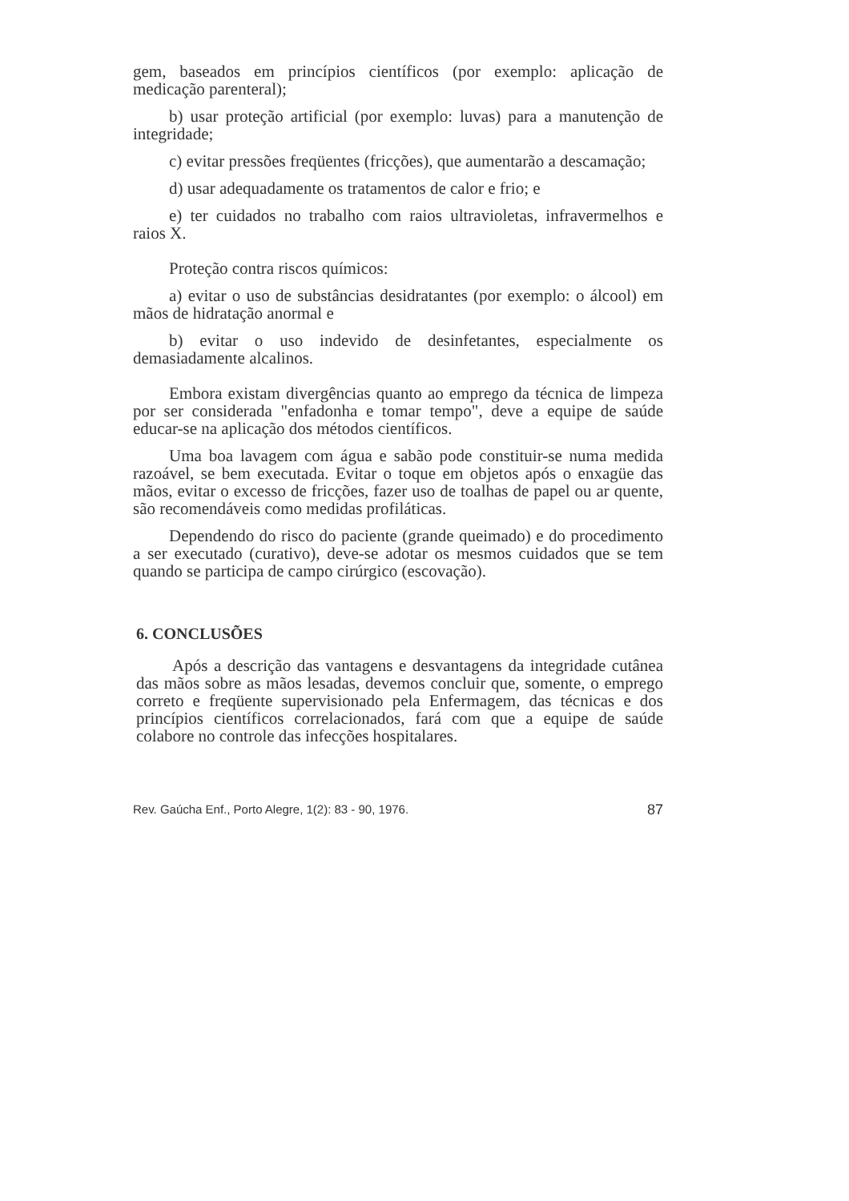gem, baseados em princípios científicos (por exemplo: aplicação de medicação parenteral);
b) usar proteção artificial (por exemplo: luvas) para a manutenção de integridade;
c) evitar pressões freqüentes (fricções), que aumentarão a descamação;
d) usar adequadamente os tratamentos de calor e frio; e
e) ter cuidados no trabalho com raios ultravioletas, infravermelhos e raios X.
Proteção contra riscos químicos:
a) evitar o uso de substâncias desidratantes (por exemplo: o álcool) em mãos de hidratação anormal e
b) evitar o uso indevido de desinfetantes, especialmente os demasiadamente alcalinos.
Embora existam divergências quanto ao emprego da técnica de limpeza por ser considerada "enfadonha e tomar tempo", deve a equipe de saúde educar-se na aplicação dos métodos científicos.
Uma boa lavagem com água e sabão pode constituir-se numa medida razoável, se bem executada. Evitar o toque em objetos após o enxagüe das mãos, evitar o excesso de fricções, fazer uso de toalhas de papel ou ar quente, são recomendáveis como medidas profiláticas.
Dependendo do risco do paciente (grande queimado) e do procedimento a ser executado (curativo), deve-se adotar os mesmos cuidados que se tem quando se participa de campo cirúrgico (escovação).
6. CONCLUSÕES
Após a descrição das vantagens e desvantagens da integridade cutânea das mãos sobre as mãos lesadas, devemos concluir que, somente, o emprego correto e freqüente supervisionado pela Enfermagem, das técnicas e dos princípios científicos correlacionados, fará com que a equipe de saúde colabore no controle das infecções hospitalares.
Rev. Gaúcha Enf., Porto Alegre, 1(2): 83 - 90, 1976. 87